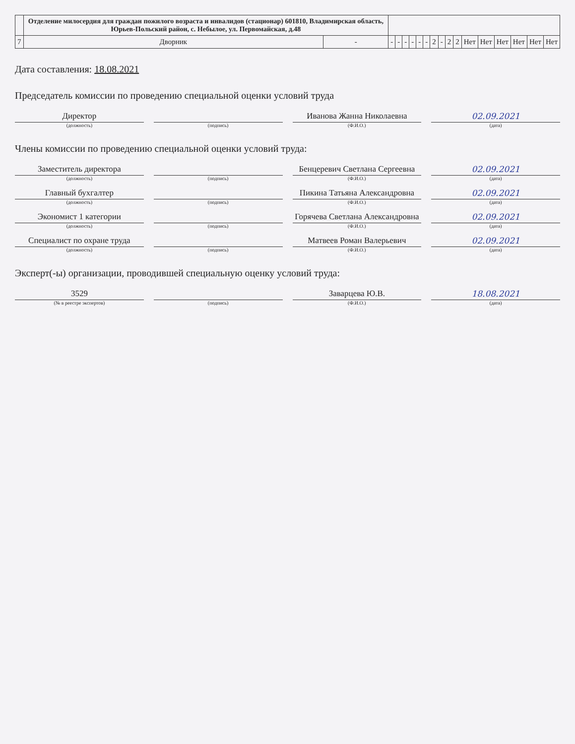| | Отделение милосердия для граждан пожилого возраста и инвалидов (стационар) 601810, Владимирская область, Юрьев-Польский район, с. Небылое, ул. Первомайская, д.48 | | | | | | | | | | | | | | | | | |
| 7 | Дворник | - | - | - | - | - | - | - | 2 | - | 2 | 2 | Нет | Нет | Нет | Нет | Нет | Нет |
Дата составления: 18.08.2021
Председатель комиссии по проведению специальной оценки условий труда
Директор
Иванова Жанна Николаевна
02.09.2021
(должность) (подпись) (Ф.И.О.) (дата)
Члены комиссии по проведению специальной оценки условий труда:
Заместитель директора
Бенцеревич Светлана Сергеевна
02.09.2021
(должность) (подпись) (Ф.И.О.) (дата)
Главный бухгалтер
Пикина Татьяна Александровна
02.09.2021
(должность) (подпись) (Ф.И.О.) (дата)
Экономист 1 категории
Горячева Светлана Александровна
02.09.2021
(должность) (подпись) (Ф.И.О.) (дата)
Специалист по охране труда
Матвеев Роман Валерьевич
02.09.2021
(должность) (подпись) (Ф.И.О.) (дата)
Эксперт(-ы) организации, проводившей специальную оценку условий труда:
3529
Заварцева Ю.В.
18.08.2021
(№ в реестре экспертов) (подпись) (Ф.И.О.) (дата)